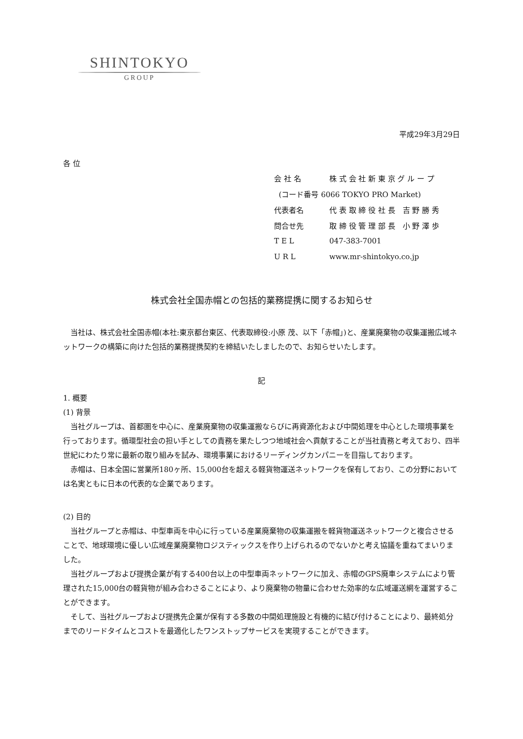SHINTOKYO
GROUP
平成29年3月29日
各 位
| 会 社 名 | 株 式 会 社 新 東 京 グ ル ー プ |
| (コード番号 6066 TOKYO PRO Market) | |
| 代表者名 | 代 表 取 締 役 社 長 吉 野 勝 秀 |
| 問合せ先 | 取 締 役 管 理 部 長 小 野 澤 歩 |
| T E L | 047-383-7001 |
| U R L | www.mr-shintokyo.co.jp |
株式会社全国赤帽との包括的業務提携に関するお知らせ
　当社は、株式会社全国赤帽(本社:東京都台東区、代表取締役:小原 茂、以下「赤帽」)と、産業廃棄物の収集運搬広域ネットワークの構築に向けた包括的業務提携契約を締結いたしましたので、お知らせいたします。
記
1. 概要
(1) 背景
　当社グループは、首都圏を中心に、産業廃棄物の収集運搬ならびに再資源化および中間処理を中心とした環境事業を行っております。循環型社会の担い手としての責務を果たしつつ地域社会へ貢献することが当社責務と考えており、四半世紀にわたり常に最新の取り組みを試み、環境事業におけるリーディングカンパニーを目指しております。
　赤帽は、日本全国に営業所180ヶ所、15,000台を超える軽貨物運送ネットワークを保有しており、この分野においては名実ともに日本の代表的な企業であります。
(2) 目的
　当社グループと赤帽は、中型車両を中心に行っている産業廃棄物の収集運搬を軽貨物運送ネットワークと複合させることで、地球環境に優しい広域産業廃棄物ロジスティックスを作り上げられるのでないかと考え協議を重ねてまいりました。
　当社グループおよび提携企業が有する400台以上の中型車両ネットワークに加え、赤帽のGPS廃車システムにより管理された15,000台の軽貨物が組み合わさることにより、より廃棄物の物量に合わせた効率的な広域運送網を運営することができます。
　そして、当社グループおよび提携先企業が保有する多数の中間処理施設と有機的に結び付けることにより、最終処分までのリードタイムとコストを最適化したワンストップサービスを実現することができます。